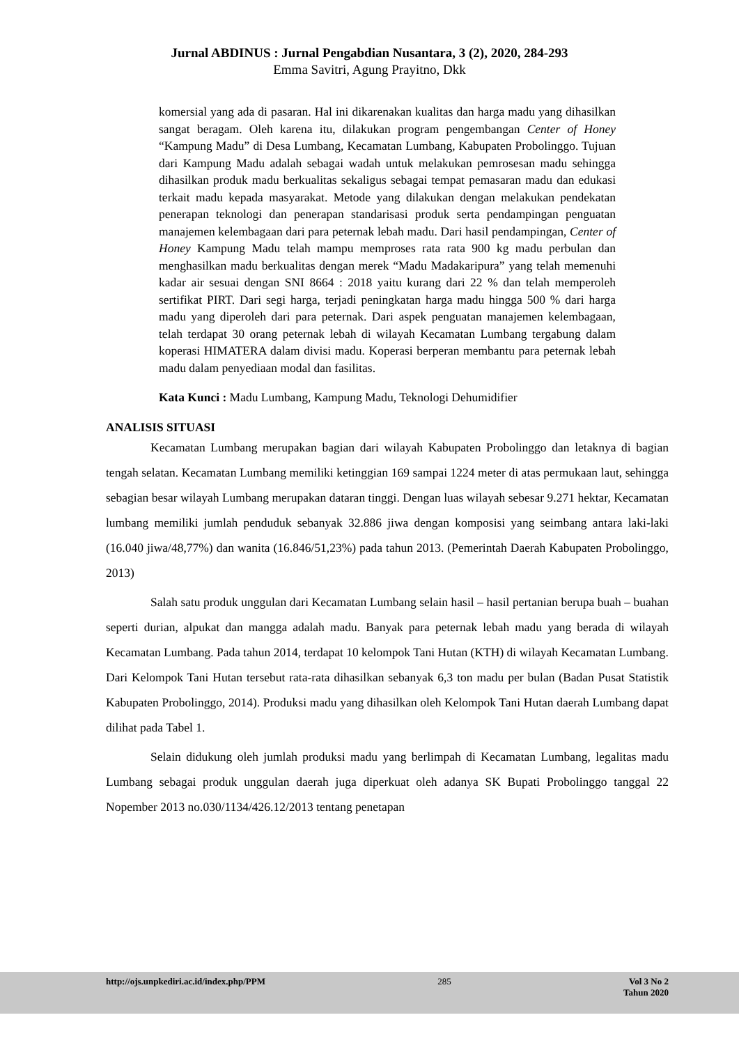Jurnal ABDINUS : Jurnal Pengabdian Nusantara, 3 (2), 2020, 284-293
Emma Savitri, Agung Prayitno, Dkk
komersial yang ada di pasaran. Hal ini dikarenakan kualitas dan harga madu yang dihasilkan sangat beragam. Oleh karena itu, dilakukan program pengembangan Center of Honey “Kampung Madu” di Desa Lumbang, Kecamatan Lumbang, Kabupaten Probolinggo. Tujuan dari Kampung Madu adalah sebagai wadah untuk melakukan pemrosesan madu sehingga dihasilkan produk madu berkualitas sekaligus sebagai tempat pemasaran madu dan edukasi terkait madu kepada masyarakat. Metode yang dilakukan dengan melakukan pendekatan penerapan teknologi dan penerapan standarisasi produk serta pendampingan penguatan manajemen kelembagaan dari para peternak lebah madu. Dari hasil pendampingan, Center of Honey Kampung Madu telah mampu memproses rata rata 900 kg madu perbulan dan menghasilkan madu berkualitas dengan merek “Madu Madakaripura” yang telah memenuhi kadar air sesuai dengan SNI 8664 : 2018 yaitu kurang dari 22 % dan telah memperoleh sertifikat PIRT. Dari segi harga, terjadi peningkatan harga madu hingga 500 % dari harga madu yang diperoleh dari para peternak. Dari aspek penguatan manajemen kelembagaan, telah terdapat 30 orang peternak lebah di wilayah Kecamatan Lumbang tergabung dalam koperasi HIMATERA dalam divisi madu. Koperasi berperan membantu para peternak lebah madu dalam penyediaan modal dan fasilitas.
Kata Kunci : Madu Lumbang, Kampung Madu, Teknologi Dehumidifier
ANALISIS SITUASI
Kecamatan Lumbang merupakan bagian dari wilayah Kabupaten Probolinggo dan letaknya di bagian tengah selatan. Kecamatan Lumbang memiliki ketinggian 169 sampai 1224 meter di atas permukaan laut, sehingga sebagian besar wilayah Lumbang merupakan dataran tinggi. Dengan luas wilayah sebesar 9.271 hektar, Kecamatan lumbang memiliki jumlah penduduk sebanyak 32.886 jiwa dengan komposisi yang seimbang antara laki-laki (16.040 jiwa/48,77%) dan wanita (16.846/51,23%) pada tahun 2013. (Pemerintah Daerah Kabupaten Probolinggo, 2013)
Salah satu produk unggulan dari Kecamatan Lumbang selain hasil – hasil pertanian berupa buah – buahan seperti durian, alpukat dan mangga adalah madu. Banyak para peternak lebah madu yang berada di wilayah Kecamatan Lumbang. Pada tahun 2014, terdapat 10 kelompok Tani Hutan (KTH) di wilayah Kecamatan Lumbang. Dari Kelompok Tani Hutan tersebut rata-rata dihasilkan sebanyak 6,3 ton madu per bulan (Badan Pusat Statistik Kabupaten Probolinggo, 2014). Produksi madu yang dihasilkan oleh Kelompok Tani Hutan daerah Lumbang dapat dilihat pada Tabel 1.
Selain didukung oleh jumlah produksi madu yang berlimpah di Kecamatan Lumbang, legalitas madu Lumbang sebagai produk unggulan daerah juga diperkuat oleh adanya SK Bupati Probolinggo tanggal 22 Nopember 2013 no.030/1134/426.12/2013 tentang penetapan
http://ojs.unpkediri.ac.id/index.php/PPM 285 Vol 3 No 2
Tahun 2020